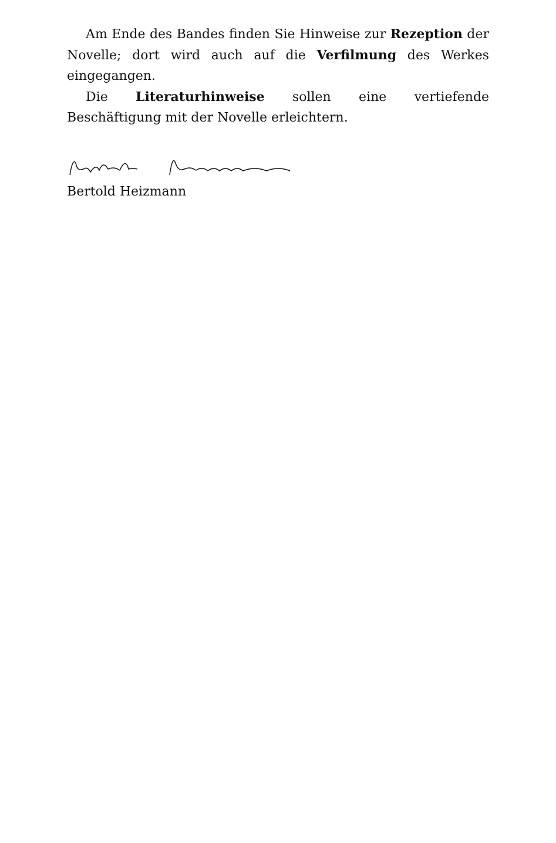Am Ende des Bandes finden Sie Hinweise zur Rezeption der Novelle; dort wird auch auf die Verfilmung des Werkes eingegangen.
Die Literaturhinweise sollen eine vertiefende Beschäftigung mit der Novelle erleichtern.
Bertold Heizmann